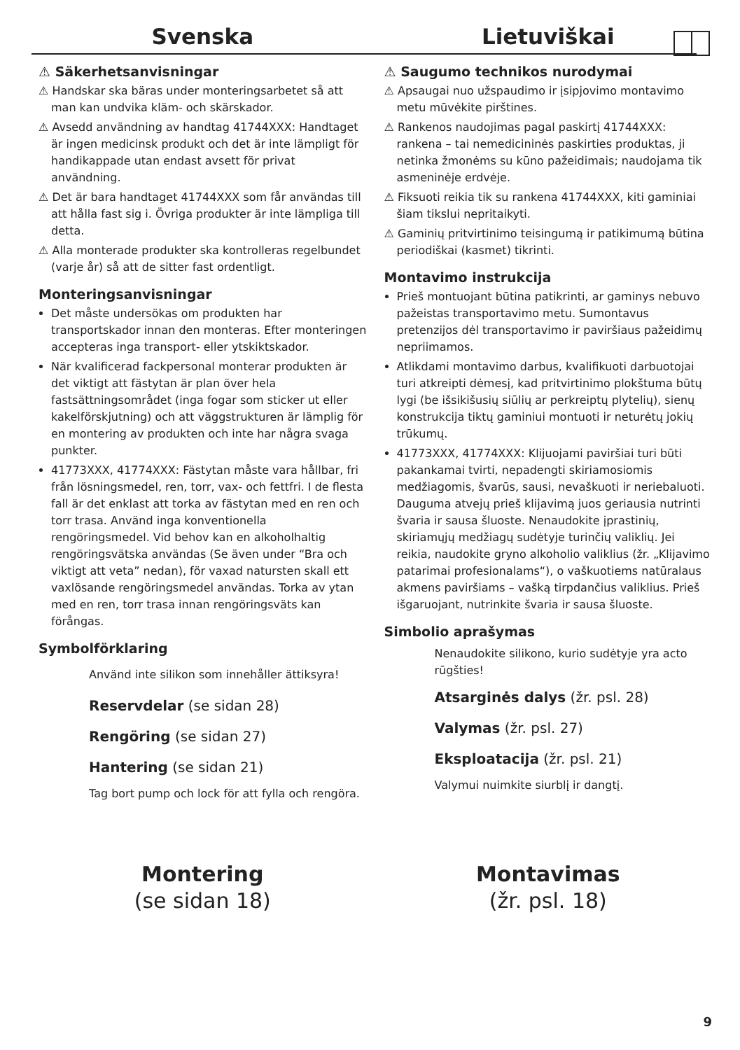Svenska
⚠ Säkerhetsanvisningar
⚠ Handskar ska bäras under monteringsarbetet så att man kan undvika kläm- och skärskador.
⚠ Avsedd användning av handtag 41744XXX: Handtaget är ingen medicinsk produkt och det är inte lämpligt för handikappade utan endast avsett för privat användning.
⚠ Det är bara handtaget 41744XXX som får användas till att hålla fast sig i. Övriga produkter är inte lämpliga till detta.
⚠ Alla monterade produkter ska kontrolleras regelbundet (varje år) så att de sitter fast ordentligt.
Monteringsanvisningar
Det måste undersökas om produkten har transportskador innan den monteras. Efter monteringen accepteras inga transport- eller ytskiktskador.
När kvalificerad fackpersonal monterar produkten är det viktigt att fästytan är plan över hela fastsättningsområdet (inga fogar som sticker ut eller kakelförskjutning) och att väggstrukturen är lämplig för en montering av produkten och inte har några svaga punkter.
41773XXX, 41774XXX: Fästytan måste vara hållbar, fri från lösningsmedel, ren, torr, vax- och fettfri. I de flesta fall är det enklast att torka av fästytan med en ren och torr trasa. Använd inga konventionella rengöringsmedel. Vid behov kan en alkoholhaltig rengöringsvätska användas (Se även under “Bra och viktigt att veta” nedan), för vaxad natursten skall ett vaxlösande rengöringsmedel användas. Torka av ytan med en ren, torr trasa innan rengöringsväts kan förångas.
Symbolförklaring
Använd inte silikon som innehåller ättiksyra!
Reservdelar (se sidan 28)
Rengöring (se sidan 27)
Hantering (se sidan 21)
Tag bort pump och lock för att fylla och rengöra.
Lietuviškai
⚠ Saugumo technikos nurodymai
⚠ Apsaugai nuo užspaudimo ir įsipjovimo montavimo metu mūvėkite pirštines.
⚠ Rankenos naudojimas pagal paskirtį 41744XXX: rankena – tai nemedicininės paskirties produktas, ji netinka žmonėms su kūno pažeidimais; naudojama tik asmeninėje erdvėje.
⚠ Fiksuoti reikia tik su rankena 41744XXX, kiti gaminiai šiam tikslui nepritaikyti.
⚠ Gaminių pritvirtinimo teisingumą ir patikimumą būtina periodiškai (kasmet) tikrinti.
Montavimo instrukcija
Prieš montuojant būtina patikrinti, ar gaminys nebuvo pažeistas transportavimo metu. Sumontavus pretenzijos dėl transportavimo ir paviršiaus pažeidimų nepriimamos.
Atlikdami montavimo darbus, kvalifikuoti darbuotojai turi atkreipti dėmesį, kad pritvirtinimo plokštuma būtų lygi (be išsikišusių siūlių ar perkreiptų plytelių), sienų konstrukcija tiktų gaminiui montuoti ir neturėtų jokių trūkumų.
41773XXX, 41774XXX: Klijuojami paviršiai turi būti pakankamai tvirti, nepadengti skiriamosiomis medžiagomis, švarūs, sausi, nevaškuoti ir neriebaluoti. Dauguma atvejų prieš klijavimą juos geriausia nutrinti švaria ir sausa šluoste. Nenaudokite įprastinių, skiriamųjų medžiagų sudėtyje turinčių valiklių. Jei reikia, naudokite gryno alkoholio valiklius (žr. „Klijavimo patarimai profesionalams“), o vaškuotiems natūralaus akmens paviršiams – vašką tirpdančius valiklius. Prieš išgaruojant, nutrinkite švaria ir sausa šluoste.
Simbolio aprašymas
Nenaudokite silikono, kurio sudėtyje yra acto rūgšties!
Atsarginės dalys (žr. psl. 28)
Valymas (žr. psl. 27)
Eksploatacija (žr. psl. 21)
Valymui nuimkite siurblį ir dangtį.
Montering
(se sidan 18)
Montavimas
(žr. psl. 18)
9